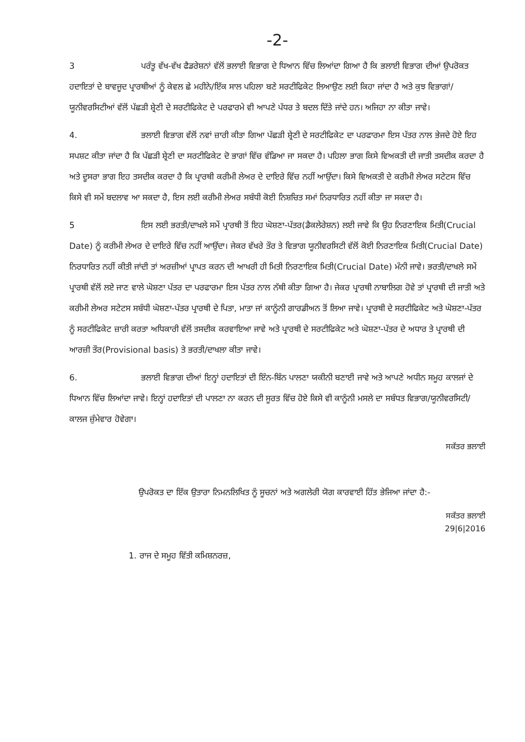-2-
3 ਪਰੰਤੂ ਵੱਖ-ਵੱਖ ਫੈਡਰੇਸ਼ਨਾਂ ਵੱਲੋਂ ਭਲਾਈ ਵਿਭਾਗ ਦੇ ਧਿਆਨ ਵਿੱਚ ਲਿਆਂਦਾ ਗਿਆ ਹੈ ਕਿ ਭਲਾਈ ਵਿਭਾਗ ਦੀਆਂ ਉਪਰੋਕਤ ਹਦਾਇਤਾਂ ਦੇ ਬਾਵਜੂਦ ਪ੍ਰਾਰਥੀਆਂ ਨੂੰ ਕੇਵਲ ਛੇ ਮਹੀਨੇ/ਇੱਕ ਸਾਲ ਪਹਿਲਾ ਬਣੇ ਸਰਟੀਫਿਕੇਟ ਲਿਆਉਣ ਲਈ ਕਿਹਾ ਜਾਂਦਾ ਹੈ ਅਤੇ ਕੁਝ ਵਿਭਾਗਾਂ/ਯੂਨੀਵਰਸਿਟੀਆਂ ਵੱਲੋਂ ਪੱਛੜੀ ਸ਼੍ਰੇਣੀ ਦੇ ਸਰਟੀਫਿਕੇਟ ਦੇ ਪਰਫਾਰਮੇ ਵੀ ਆਪਣੇ ਪੱਧਰ ਤੇ ਬਦਲ ਦਿੱਤੇ ਜਾਂਦੇ ਹਨ। ਅਜਿਹਾ ਨਾ ਕੀਤਾ ਜਾਵੇ।
4. ਭਲਾਈ ਵਿਭਾਗ ਵੱਲੋਂ ਨਵਾਂ ਜ਼ਾਰੀ ਕੀਤਾ ਗਿਆ ਪੱਛੜੀ ਸ਼੍ਰੇਣੀ ਦੇ ਸਰਟੀਫਿਕੇਟ ਦਾ ਪਰਫਾਰਮਾ ਇਸ ਪੱਤਰ ਨਾਲ ਭੇਜਦੇ ਹੋਏ ਇਹ ਸਪਸ਼ਟ ਕੀਤਾ ਜਾਂਦਾ ਹੈ ਕਿ ਪੱਛੜੀ ਸ਼੍ਰੇਣੀ ਦਾ ਸਰਟੀਫਿਕੇਟ ਦੋ ਭਾਗਾਂ ਵਿੱਚ ਵੰਡਿਆ ਜਾ ਸਕਦਾ ਹੈ। ਪਹਿਲਾ ਭਾਗ ਕਿਸੇ ਵਿਅਕਤੀ ਦੀ ਜਾਤੀ ਤਸਦੀਕ ਕਰਦਾ ਹੈ ਅਤੇ ਦੂਸਰਾ ਭਾਗ ਇਹ ਤਸਦੀਕ ਕਰਦਾ ਹੈ ਕਿ ਪ੍ਰਾਰਥੀ ਕਰੀਮੀ ਲੇਅਰ ਦੇ ਦਾਇਰੇ ਵਿੱਚ ਨਹੀਂ ਆਉਂਦਾ। ਕਿਸੇ ਵਿਅਕਤੀ ਦੇ ਕਰੀਮੀ ਲੇਅਰ ਸਟੇਟਸ ਵਿੱਚ ਕਿਸੇ ਵੀ ਸਮੇਂ ਬਦਲਾਵ ਆ ਸਕਦਾ ਹੈ, ਇਸ ਲਈ ਕਰੀਮੀ ਲੇਅਰ ਸਬੰਧੀ ਕੋਈ ਨਿਸ਼ਚਿਤ ਸਮਾਂ ਨਿਰਧਾਰਿਤ ਨਹੀਂ ਕੀਤਾ ਜਾ ਸਕਦਾ ਹੈ।
5 ਇਸ ਲਈ ਭਰਤੀ/ਦਾਖਲੇ ਸਮੇਂ ਪ੍ਰਾਰਥੀ ਤੋਂ ਇਹ ਘੋਸ਼ਣਾ-ਪੱਤਰ(ਡੈਕਲੇਰੇਸ਼ਨ) ਲਈ ਜਾਵੇ ਕਿ ਉਹ ਨਿਰਣਾਇਕ ਮਿਤੀ(Crucial Date) ਨੂੰ ਕਰੀਮੀ ਲੇਅਰ ਦੇ ਦਾਇਰੇ ਵਿੱਚ ਨਹੀਂ ਆਉਂਦਾ। ਜੇਕਰ ਵੱਖਰੇ ਤੌਰ ਤੇ ਵਿਭਾਗ ਯੂਨੀਵਰਸਿਟੀ ਵੱਲੋਂ ਕੋਈ ਨਿਰਣਾਇਕ ਮਿਤੀ(Crucial Date) ਨਿਰਧਾਰਿਤ ਨਹੀਂ ਕੀਤੀ ਜਾਂਦੀ ਤਾਂ ਅਰਜ਼ੀਆਂ ਪ੍ਰਾਪਤ ਕਰਨ ਦੀ ਆਖਰੀ ਹੀ ਮਿਤੀ ਨਿਰਣਾਇਕ ਮਿਤੀ(Crucial Date) ਮੰਨੀ ਜਾਵੇ। ਭਰਤੀ/ਦਾਖਲੇ ਸਮੇਂ ਪ੍ਰਾਰਥੀ ਵੱਲੋਂ ਲਏ ਜਾਣ ਵਾਲੇ ਘੋਸ਼ਣਾ ਪੱਤਰ ਦਾ ਪਰਫਾਰਮਾ ਇਸ ਪੱਤਰ ਨਾਲ ਨੱਥੀ ਕੀਤਾ ਗਿਆ ਹੈ। ਜੇਕਰ ਪ੍ਰਾਰਥੀ ਨਾਬਾਲਿਗ ਹੋਵੇ ਤਾਂ ਪ੍ਰਾਰਥੀ ਦੀ ਜਾਤੀ ਅਤੇ ਕਰੀਮੀ ਲੇਅਰ ਸਟੇਟਸ ਸਬੰਧੀ ਘੋਸ਼ਣਾ-ਪੱਤਰ ਪ੍ਰਾਰਥੀ ਦੇ ਪਿਤਾ, ਮਾਤਾ ਜਾਂ ਕਾਨੂੰਨੀ ਗਾਰਡੀਅਨ ਤੋਂ ਲਿਆ ਜਾਵੇ। ਪ੍ਰਾਰਥੀ ਦੇ ਸਰਟੀਫਿਕੇਟ ਅਤੇ ਘੋਸ਼ਣਾ-ਪੱਤਰ ਨੂੰ ਸਰਟੀਫਿਕੇਟ ਜ਼ਾਰੀ ਕਰਤਾ ਅਧਿਕਾਰੀ ਵੱਲੋਂ ਤਸਦੀਕ ਕਰਵਾਇਆ ਜਾਵੇ ਅਤੇ ਪ੍ਰਾਰਥੀ ਦੇ ਸਰਟੀਫਿਕੇਟ ਅਤੇ ਘੋਸ਼ਣਾ-ਪੱਤਰ ਦੇ ਅਧਾਰ ਤੇ ਪ੍ਰਾਰਥੀ ਦੀ ਆਰਜ਼ੀ ਤੌਰ(Provisional basis) ਤੇ ਭਰਤੀ/ਦਾਖਲਾ ਕੀਤਾ ਜਾਵੇ।
6. ਭਲਾਈ ਵਿਭਾਗ ਦੀਆਂ ਇਨ੍ਹਾਂ ਹਦਾਇਤਾਂ ਦੀ ਇੰਨ-ਬਿੰਨ ਪਾਲਣਾ ਯਕੀਨੀ ਬਣਾਈ ਜਾਵੇ ਅਤੇ ਆਪਣੇ ਅਧੀਨ ਸਮੂਹ ਕਾਲਜਾਂ ਦੇ ਧਿਆਨ ਵਿੱਚ ਲਿਆਂਦਾ ਜਾਵੇ। ਇਨ੍ਹਾਂ ਹਦਾਇਤਾਂ ਦੀ ਪਾਲਣਾ ਨਾ ਕਰਨ ਦੀ ਸੂਰਤ ਵਿੱਚ ਹੋਏ ਕਿਸੇ ਵੀ ਕਾਨੂੰਨੀ ਮਸਲੇ ਦਾ ਸਬੰਧਤ ਵਿਭਾਗ/ਯੂਨੀਵਰਸਿਟੀ/ਕਾਲਜ ਜ਼ੁੰਮੇਵਾਰ ਹੋਵੇਗਾ।
ਸਕੱਤਰ ਭਲਾਈ
ਉਪਰੋਕਤ ਦਾ ਇੱਕ ਉਤਾਰਾ ਨਿਮਨਲਿਖਿਤ ਨੂੰ ਸੂਚਨਾਂ ਅਤੇ ਅਗਲੇਰੀ ਯੋਗ ਕਾਰਵਾਈ ਹਿੱਤ ਭੇਜਿਆ ਜਾਂਦਾ ਹੈ:-
ਸਕੱਤਰ ਭਲਾਈ
29|6|2016
1. ਰਾਜ ਦੇ ਸਮੂਹ ਵਿੱਤੀ ਕਮਿਸ਼ਨਰਜ਼,